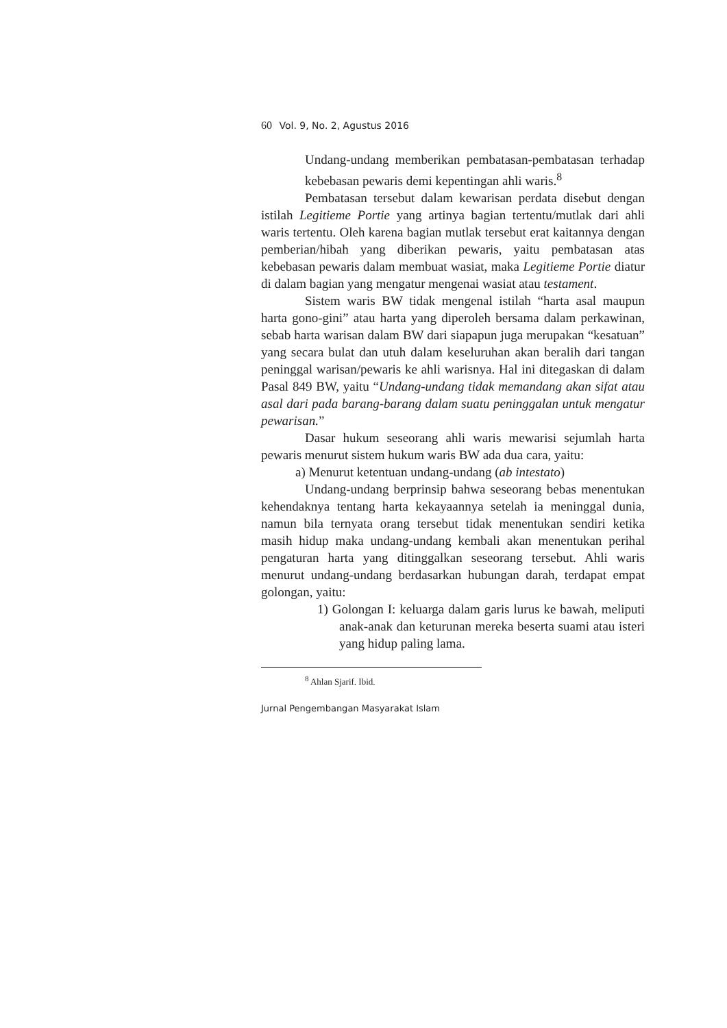60 Vol. 9, No. 2, Agustus 2016
Undang-undang memberikan pembatasan-pembatasan terhadap kebebasan pewaris demi kepentingan ahli waris.<sup>8</sup>
Pembatasan tersebut dalam kewarisan perdata disebut dengan istilah Legitieme Portie yang artinya bagian tertentu/mutlak dari ahli waris tertentu. Oleh karena bagian mutlak tersebut erat kaitannya dengan pemberian/hibah yang diberikan pewaris, yaitu pembatasan atas kebebasan pewaris dalam membuat wasiat, maka Legitieme Portie diatur di dalam bagian yang mengatur mengenai wasiat atau testament.
Sistem waris BW tidak mengenal istilah “harta asal maupun harta gono-gini” atau harta yang diperoleh bersama dalam perkawinan, sebab harta warisan dalam BW dari siapapun juga merupakan “kesatuan” yang secara bulat dan utuh dalam keseluruhan akan beralih dari tangan peninggal warisan/pewaris ke ahli warisnya. Hal ini ditegaskan di dalam Pasal 849 BW, yaitu “Undang-undang tidak memandang akan sifat atau asal dari pada barang-barang dalam suatu peninggalan untuk mengatur pewarisan.”
Dasar hukum seseorang ahli waris mewarisi sejumlah harta pewaris menurut sistem hukum waris BW ada dua cara, yaitu:
a) Menurut ketentuan undang-undang (ab intestato)
Undang-undang berprinsip bahwa seseorang bebas menentukan kehendaknya tentang harta kekayaannya setelah ia meninggal dunia, namun bila ternyata orang tersebut tidak menentukan sendiri ketika masih hidup maka undang-undang kembali akan menentukan perihal pengaturan harta yang ditinggalkan seseorang tersebut. Ahli waris menurut undang-undang berdasarkan hubungan darah, terdapat empat golongan, yaitu:
1) Golongan I: keluarga dalam garis lurus ke bawah, meliputi anak-anak dan keturunan mereka beserta suami atau isteri yang hidup paling lama.
<sup>8</sup> Ahlan Sjarif. Ibid.
Jurnal Pengembangan Masyarakat Islam